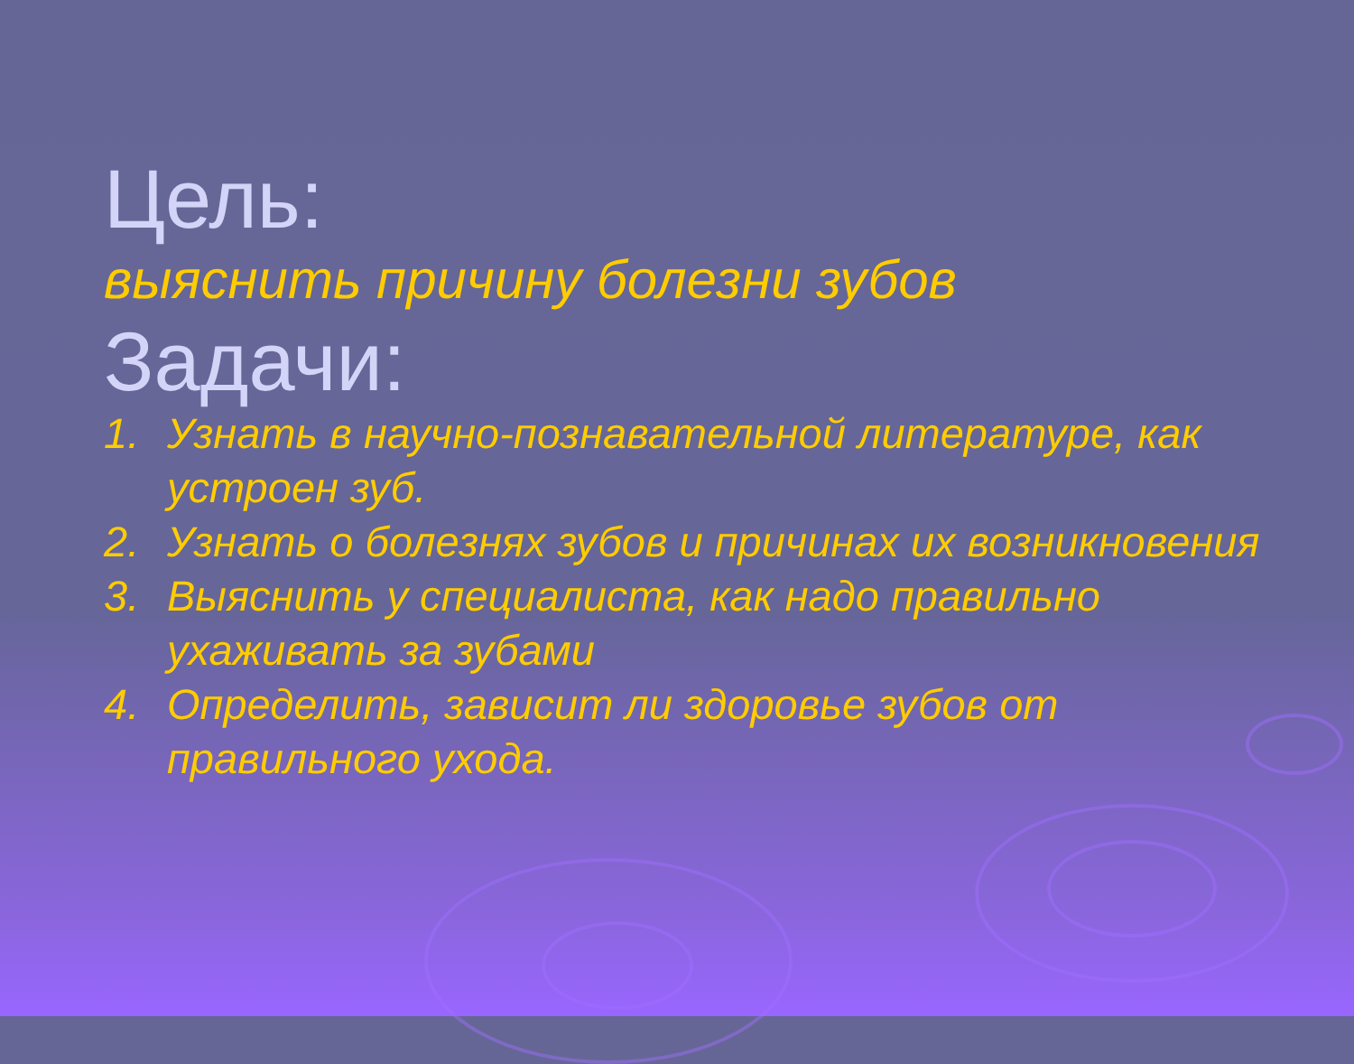Цель:
выяснить причину болезни зубов
Задачи:
1. Узнать в научно-познавательной литературе, как устроен зуб.
2. Узнать о болезнях зубов и причинах их возникновения
3. Выяснить у специалиста, как надо правильно ухаживать за зубами
4. Определить, зависит ли здоровье зубов от правильного ухода.